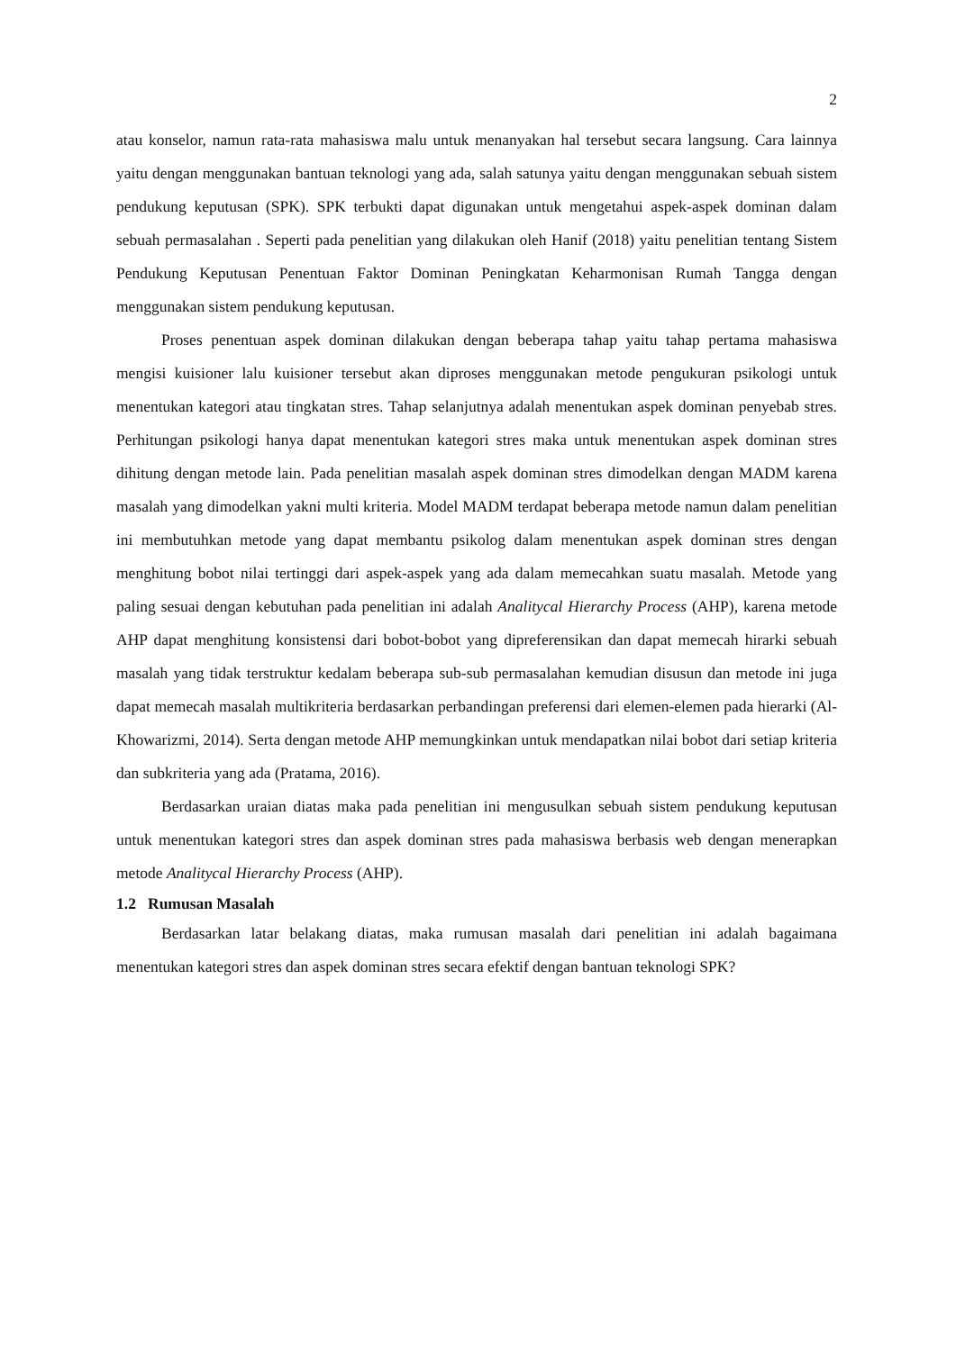2
atau konselor, namun rata-rata mahasiswa malu untuk menanyakan hal tersebut secara langsung. Cara lainnya yaitu dengan menggunakan bantuan teknologi yang ada, salah satunya yaitu dengan menggunakan sebuah sistem pendukung keputusan (SPK). SPK terbukti dapat digunakan untuk mengetahui aspek-aspek dominan dalam sebuah permasalahan . Seperti pada penelitian yang dilakukan oleh Hanif (2018) yaitu penelitian tentang Sistem Pendukung Keputusan Penentuan Faktor Dominan Peningkatan Keharmonisan Rumah Tangga dengan menggunakan sistem pendukung keputusan.
Proses penentuan aspek dominan dilakukan dengan beberapa tahap yaitu tahap pertama mahasiswa mengisi kuisioner lalu kuisioner tersebut akan diproses menggunakan metode pengukuran psikologi untuk menentukan kategori atau tingkatan stres. Tahap selanjutnya adalah menentukan aspek dominan penyebab stres. Perhitungan psikologi hanya dapat menentukan kategori stres maka untuk menentukan aspek dominan stres dihitung dengan metode lain. Pada penelitian masalah aspek dominan stres dimodelkan dengan MADM karena masalah yang dimodelkan yakni multi kriteria. Model MADM terdapat beberapa metode namun dalam penelitian ini membutuhkan metode yang dapat membantu psikolog dalam menentukan aspek dominan stres dengan menghitung bobot nilai tertinggi dari aspek-aspek yang ada dalam memecahkan suatu masalah. Metode yang paling sesuai dengan kebutuhan pada penelitian ini adalah Analitycal Hierarchy Process (AHP), karena metode AHP dapat menghitung konsistensi dari bobot-bobot yang dipreferensikan dan dapat memecah hirarki sebuah masalah yang tidak terstruktur kedalam beberapa sub-sub permasalahan kemudian disusun dan metode ini juga dapat memecah masalah multikriteria berdasarkan perbandingan preferensi dari elemen-elemen pada hierarki (Al-Khowarizmi, 2014). Serta dengan metode AHP memungkinkan untuk mendapatkan nilai bobot dari setiap kriteria dan subkriteria yang ada (Pratama, 2016).
Berdasarkan uraian diatas maka pada penelitian ini mengusulkan sebuah sistem pendukung keputusan untuk menentukan kategori stres dan aspek dominan stres pada mahasiswa berbasis web dengan menerapkan metode Analitycal Hierarchy Process (AHP).
1.2 Rumusan Masalah
Berdasarkan latar belakang diatas, maka rumusan masalah dari penelitian ini adalah bagaimana menentukan kategori stres dan aspek dominan stres secara efektif dengan bantuan teknologi SPK?